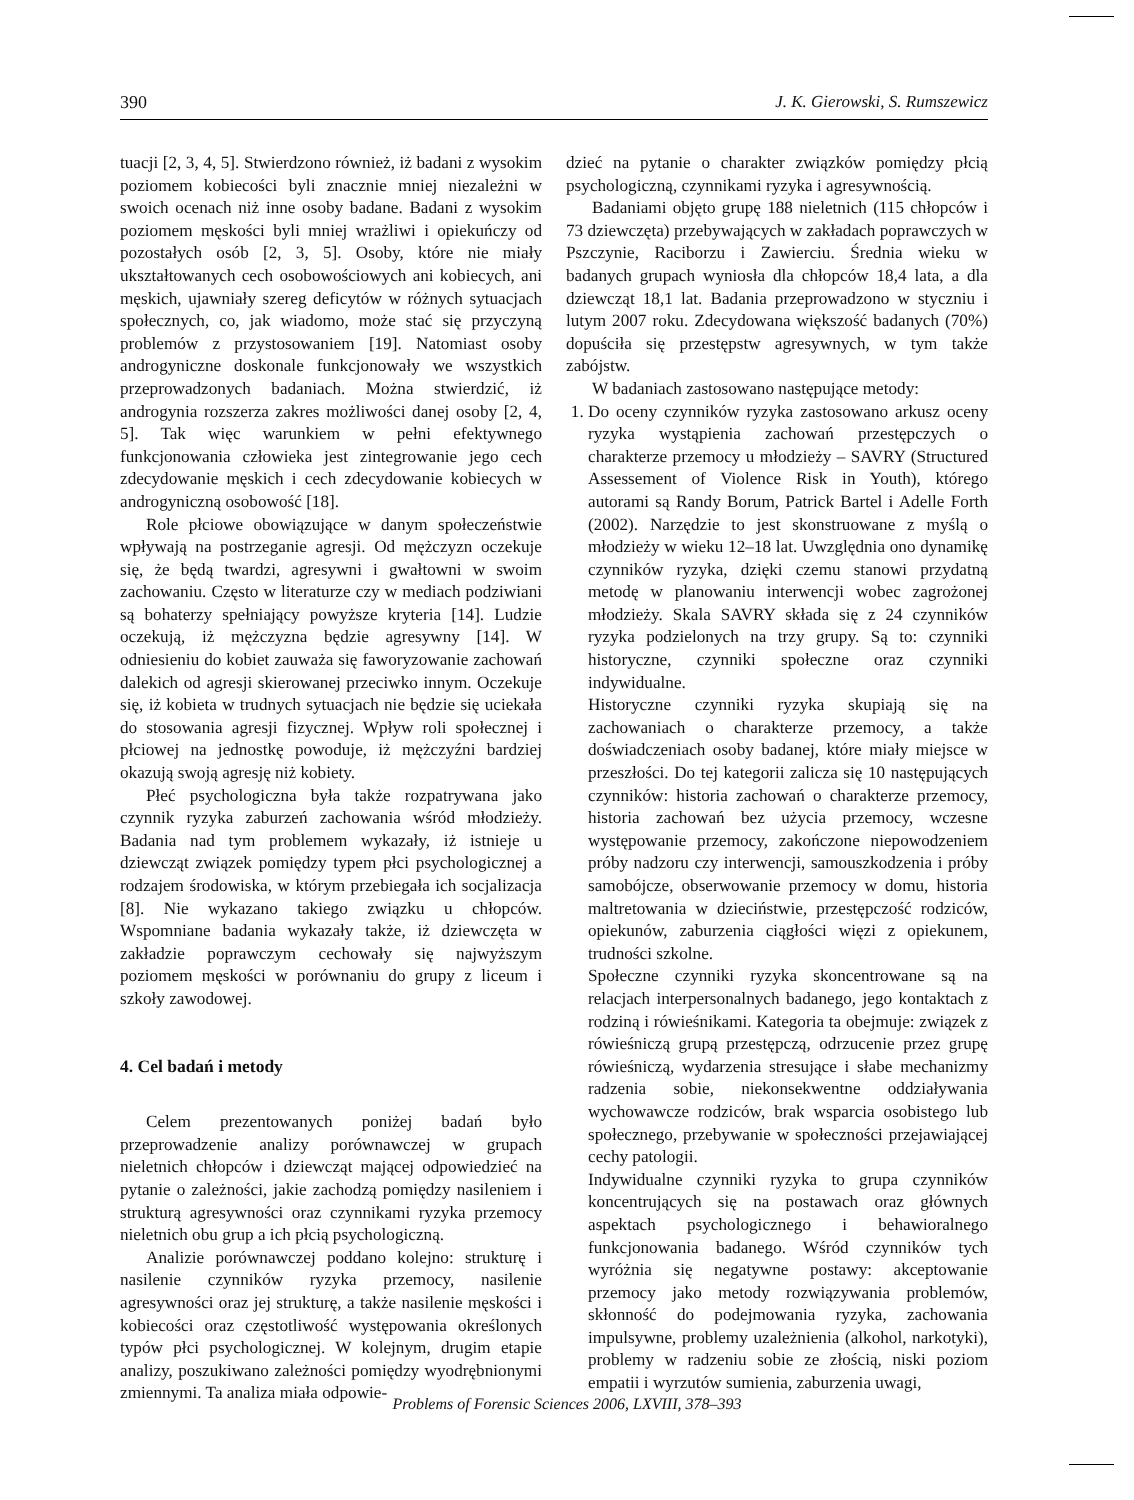390 J. K. Gierowski, S. Rumszewicz
tuacji [2, 3, 4, 5]. Stwierdzono również, iż badani z wysokim poziomem kobiecości byli znacznie mniej niezależni w swoich ocenach niż inne osoby badane. Badani z wysokim poziomem męskości byli mniej wrażliwi i opiekuńczy od pozostałych osób [2, 3, 5]. Osoby, które nie miały ukształtowanych cech osobowościowych ani kobiecych, ani męskich, ujawniały szereg deficytów w różnych sytuacjach społecznych, co, jak wiadomo, może stać się przyczyną problemów z przystosowaniem [19]. Natomiast osoby androgyniczne doskonale funkcjonowały we wszystkich przeprowadzonych badaniach. Można stwierdzić, iż androgynia rozszerza zakres możliwości danej osoby [2, 4, 5]. Tak więc warunkiem w pełni efektywnego funkcjonowania człowieka jest zintegrowanie jego cech zdecydowanie męskich i cech zdecydowanie kobiecych w androgyniczną osobowość [18].
Role płciowe obowiązujące w danym społeczeństwie wpływają na postrzeganie agresji. Od mężczyzn oczekuje się, że będą twardzi, agresywni i gwałtowni w swoim zachowaniu. Często w literaturze czy w mediach podziwiani są bohaterzy spełniający powyższe kryteria [14]. Ludzie oczekują, iż mężczyzna będzie agresywny [14]. W odniesieniu do kobiet zauważa się faworyzowanie zachowań dalekich od agresji skierowanej przeciwko innym. Oczekuje się, iż kobieta w trudnych sytuacjach nie będzie się uciekała do stosowania agresji fizycznej. Wpływ roli społecznej i płciowej na jednostkę powoduje, iż mężczyźni bardziej okazują swoją agresję niż kobiety.
Płeć psychologiczna była także rozpatrywana jako czynnik ryzyka zaburzeń zachowania wśród młodzieży. Badania nad tym problemem wykazały, iż istnieje u dziewcząt związek pomiędzy typem płci psychologicznej a rodzajem środowiska, w którym przebiegała ich socjalizacja [8]. Nie wykazano takiego związku u chłopców. Wspomniane badania wykazały także, iż dziewczęta w zakładzie poprawczym cechowały się najwyższym poziomem męskości w porównaniu do grupy z liceum i szkoły zawodowej.
4. Cel badań i metody
Celem prezentowanych poniżej badań było przeprowadzenie analizy porównawczej w grupach nieletnich chłopców i dziewcząt mającej odpowiedzieć na pytanie o zależności, jakie zachodzą pomiędzy nasileniem i strukturą agresywności oraz czynnikami ryzyka przemocy nieletnich obu grup a ich płcią psychologiczną.
Analizie porównawczej poddano kolejno: strukturę i nasilenie czynników ryzyka przemocy, nasilenie agresywności oraz jej strukturę, a także nasilenie męskości i kobiecości oraz częstotliwość występowania określonych typów płci psychologicznej. W kolejnym, drugim etapie analizy, poszukiwano zależności pomiędzy wyodrębnionymi zmiennymi. Ta analiza miała odpowie-
dzieć na pytanie o charakter związków pomiędzy płcią psychologiczną, czynnikami ryzyka i agresywnością.
Badaniami objęto grupę 188 nieletnich (115 chłopców i 73 dziewczęta) przebywających w zakładach poprawczych w Pszczynie, Raciborzu i Zawierciu. Średnia wieku w badanych grupach wyniosła dla chłopców 18,4 lata, a dla dziewcząt 18,1 lat. Badania przeprowadzono w styczniu i lutym 2007 roku. Zdecydowana większość badanych (70%) dopuściła się przestępstw agresywnych, w tym także zabójstw.
W badaniach zastosowano następujące metody:
1. Do oceny czynników ryzyka zastosowano arkusz oceny ryzyka wystąpienia zachowań przestępczych o charakterze przemocy u młodzieży – SAVRY (Structured Assessement of Violence Risk in Youth), którego autorami są Randy Borum, Patrick Bartel i Adelle Forth (2002). Narzędzie to jest skonstruowane z myślą o młodzieży w wieku 12–18 lat. Uwzględnia ono dynamikę czynników ryzyka, dzięki czemu stanowi przydatną metodę w planowaniu interwencji wobec zagrożonej młodzieży. Skala SAVRY składa się z 24 czynników ryzyka podzielonych na trzy grupy. Są to: czynniki historyczne, czynniki społeczne oraz czynniki indywidualne.
Historyczne czynniki ryzyka skupiają się na zachowaniach o charakterze przemocy, a także doświadczeniach osoby badanej, które miały miejsce w przeszłości. Do tej kategorii zalicza się 10 następujących czynników: historia zachowań o charakterze przemocy, historia zachowań bez użycia przemocy, wczesne występowanie przemocy, zakończone niepowodzeniem próby nadzoru czy interwencji, samouszkodzenia i próby samobójcze, obserwowanie przemocy w domu, historia maltretowania w dzieciństwie, przestępczość rodziców, opiekunów, zaburzenia ciągłości więzi z opiekunem, trudności szkolne.
Społeczne czynniki ryzyka skoncentrowane są na relacjach interpersonalnych badanego, jego kontaktach z rodziną i rówieśnikami. Kategoria ta obejmuje: związek z rówieśniczą grupą przestępczą, odrzucenie przez grupę rówieśniczą, wydarzenia stresujące i słabe mechanizmy radzenia sobie, niekonsekwentne oddziaływania wychowawcze rodziców, brak wsparcia osobistego lub społecznego, przebywanie w społeczności przejawiającej cechy patologii.
Indywidualne czynniki ryzyka to grupa czynników koncentrujących się na postawach oraz głównych aspektach psychologicznego i behawioralnego funkcjonowania badanego. Wśród czynników tych wyróżnia się negatywne postawy: akceptowanie przemocy jako metody rozwiązywania problemów, skłonność do podejmowania ryzyka, zachowania impulsywne, problemy uzależnienia (alkohol, narkotyki), problemy w radzeniu sobie ze złością, niski poziom empatii i wyrzutów sumienia, zaburzenia uwagi,
Problems of Forensic Sciences 2006, LXVIII, 378–393